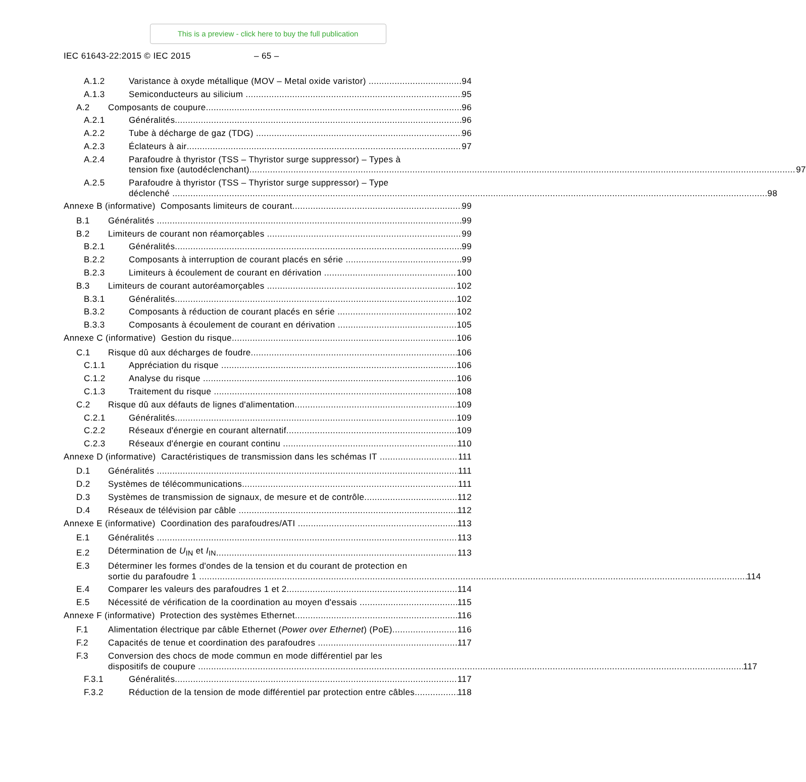This is a preview - click here to buy the full publication
IEC 61643-22:2015 © IEC 2015 – 65 –
A.1.2 Varistance à oxyde métallique (MOV – Metal oxide varistor) 94
A.1.3 Semiconducteurs au silicium 95
A.2 Composants de coupure 96
A.2.1 Généralités 96
A.2.2 Tube à décharge de gaz (TDG) 96
A.2.3 Éclateurs à air 97
A.2.4 Parafoudre à thyristor (TSS – Thyristor surge suppressor) – Types à
tension fixe (autodéclenchant) 97
A.2.5 Parafoudre à thyristor (TSS – Thyristor surge suppressor) – Type
déclenché 98
Annexe B (informative) Composants limiteurs de courant 99
B.1 Généralités 99
B.2 Limiteurs de courant non réamorçables 99
B.2.1 Généralités 99
B.2.2 Composants à interruption de courant placés en série 99
B.2.3 Limiteurs à écoulement de courant en dérivation 100
B.3 Limiteurs de courant autoréamorçables 102
B.3.1 Généralités 102
B.3.2 Composants à réduction de courant placés en série 102
B.3.3 Composants à écoulement de courant en dérivation 105
Annexe C (informative) Gestion du risque 106
C.1 Risque dû aux décharges de foudre 106
C.1.1 Appréciation du risque 106
C.1.2 Analyse du risque 106
C.1.3 Traitement du risque 108
C.2 Risque dû aux défauts de lignes d'alimentation 109
C.2.1 Généralités 109
C.2.2 Réseaux d'énergie en courant alternatif 109
C.2.3 Réseaux d'énergie en courant continu 110
Annexe D (informative) Caractéristiques de transmission dans les schémas IT 111
D.1 Généralités 111
D.2 Systèmes de télécommunications 111
D.3 Systèmes de transmission de signaux, de mesure et de contrôle 112
D.4 Réseaux de télévision par câble 112
Annexe E (informative) Coordination des parafoudres/ATI 113
E.1 Généralités 113
E.2 Détermination de U<sub>IN</sub> et I<sub>IN</sub> 113
E.3 Déterminer les formes d'ondes de la tension et du courant de protection en
sortie du parafoudre 1 114
E.4 Comparer les valeurs des parafoudres 1 et 2 114
E.5 Nécessité de vérification de la coordination au moyen d'essais 115
Annexe F (informative) Protection des systèmes Ethernet 116
F.1 Alimentation électrique par câble Ethernet (Power over Ethernet) (PoE) 116
F.2 Capacités de tenue et coordination des parafoudres 117
F.3 Conversion des chocs de mode commun en mode différentiel par les
dispositifs de coupure 117
F.3.1 Généralités 117
F.3.2 Réduction de la tension de mode différentiel par protection entre câbles 118